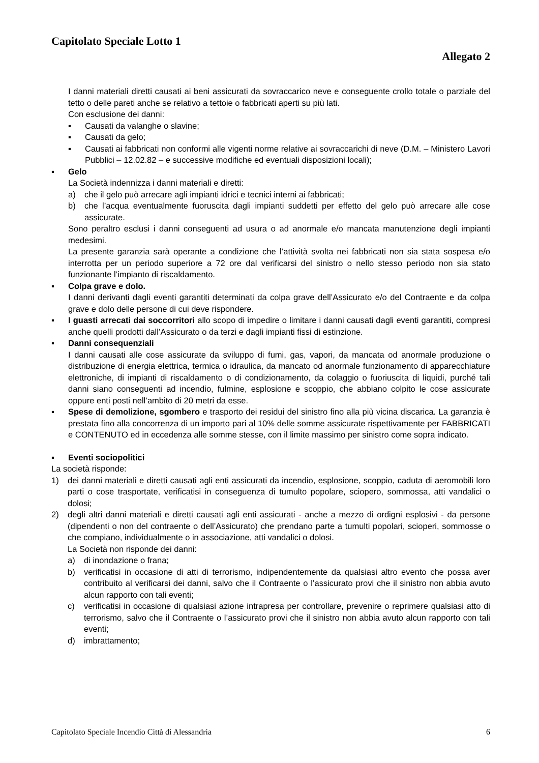Capitolato Speciale Lotto 1
Allegato 2
I danni materiali diretti causati ai beni assicurati da sovraccarico neve e conseguente crollo totale o parziale del tetto o delle pareti anche se relativo a tettoie o fabbricati aperti su più lati.
Con esclusione dei danni:
▪ Causati da valanghe o slavine;
▪ Causati da gelo;
▪ Causati ai fabbricati non conformi alle vigenti norme relative ai sovraccarichi di neve (D.M. – Ministero Lavori Pubblici – 12.02.82 – e successive modifiche ed eventuali disposizioni locali);
▪ Gelo
La Società indennizza i danni materiali e diretti:
a) che il gelo può arrecare agli impianti idrici e tecnici interni ai fabbricati;
b) che l’acqua eventualmente fuoruscita dagli impianti suddetti per effetto del gelo può arrecare alle cose assicurate.
Sono peraltro esclusi i danni conseguenti ad usura o ad anormale e/o mancata manutenzione degli impianti medesimi.
La presente garanzia sarà operante a condizione che l’attività svolta nei fabbricati non sia stata sospesa e/o interrotta per un periodo superiore a 72 ore dal verificarsi del sinistro o nello stesso periodo non sia stato funzionante l’impianto di riscaldamento.
▪ Colpa grave e dolo.
I danni derivanti dagli eventi garantiti determinati da colpa grave dell’Assicurato e/o del Contraente e da colpa grave e dolo delle persone di cui deve rispondere.
▪ I guasti arrecati dai soccorritori allo scopo di impedire o limitare i danni causati dagli eventi garantiti, compresi anche quelli prodotti dall’Assicurato o da terzi e dagli impianti fissi di estinzione.
▪ Danni consequenziali
I danni causati alle cose assicurate da sviluppo di fumi, gas, vapori, da mancata od anormale produzione o distribuzione di energia elettrica, termica o idraulica, da mancato od anormale funzionamento di apparecchiature elettroniche, di impianti di riscaldamento o di condizionamento, da colaggio o fuoriuscita di liquidi, purché tali danni siano conseguenti ad incendio, fulmine, esplosione e scoppio, che abbiano colpito le cose assicurate oppure enti posti nell’ambito di 20 metri da esse.
▪ Spese di demolizione, sgombero e trasporto dei residui del sinistro fino alla più vicina discarica. La garanzia è prestata fino alla concorrenza di un importo pari al 10% delle somme assicurate rispettivamente per FABBRICATI e CONTENUTO ed in eccedenza alle somme stesse, con il limite massimo per sinistro come sopra indicato.
▪ Eventi sociopolitici
La società risponde:
1) dei danni materiali e diretti causati agli enti assicurati da incendio, esplosione, scoppio, caduta di aeromobili loro parti o cose trasportate, verificatisi in conseguenza di tumulto popolare, sciopero, sommossa, atti vandalici o dolosi;
2) degli altri danni materiali e diretti causati agli enti assicurati - anche a mezzo di ordigni esplosivi - da persone (dipendenti o non del contraente o dell’Assicurato) che prendano parte a tumulti popolari, scioperi, sommosse o che compiano, individualmente o in associazione, atti vandalici o dolosi.
La Società non risponde dei danni:
a) di inondazione o frana;
b) verificatisi in occasione di atti di terrorismo, indipendentemente da qualsiasi altro evento che possa aver contribuito al verificarsi dei danni, salvo che il Contraente o l’assicurato provi che il sinistro non abbia avuto alcun rapporto con tali eventi;
c) verificatisi in occasione di qualsiasi azione intrapresa per controllare, prevenire o reprimere qualsiasi atto di terrorismo, salvo che il Contraente o l’assicurato provi che il sinistro non abbia avuto alcun rapporto con tali eventi;
d) imbrattamento;
Capitolato Speciale Incendio Città di Alessandria 6